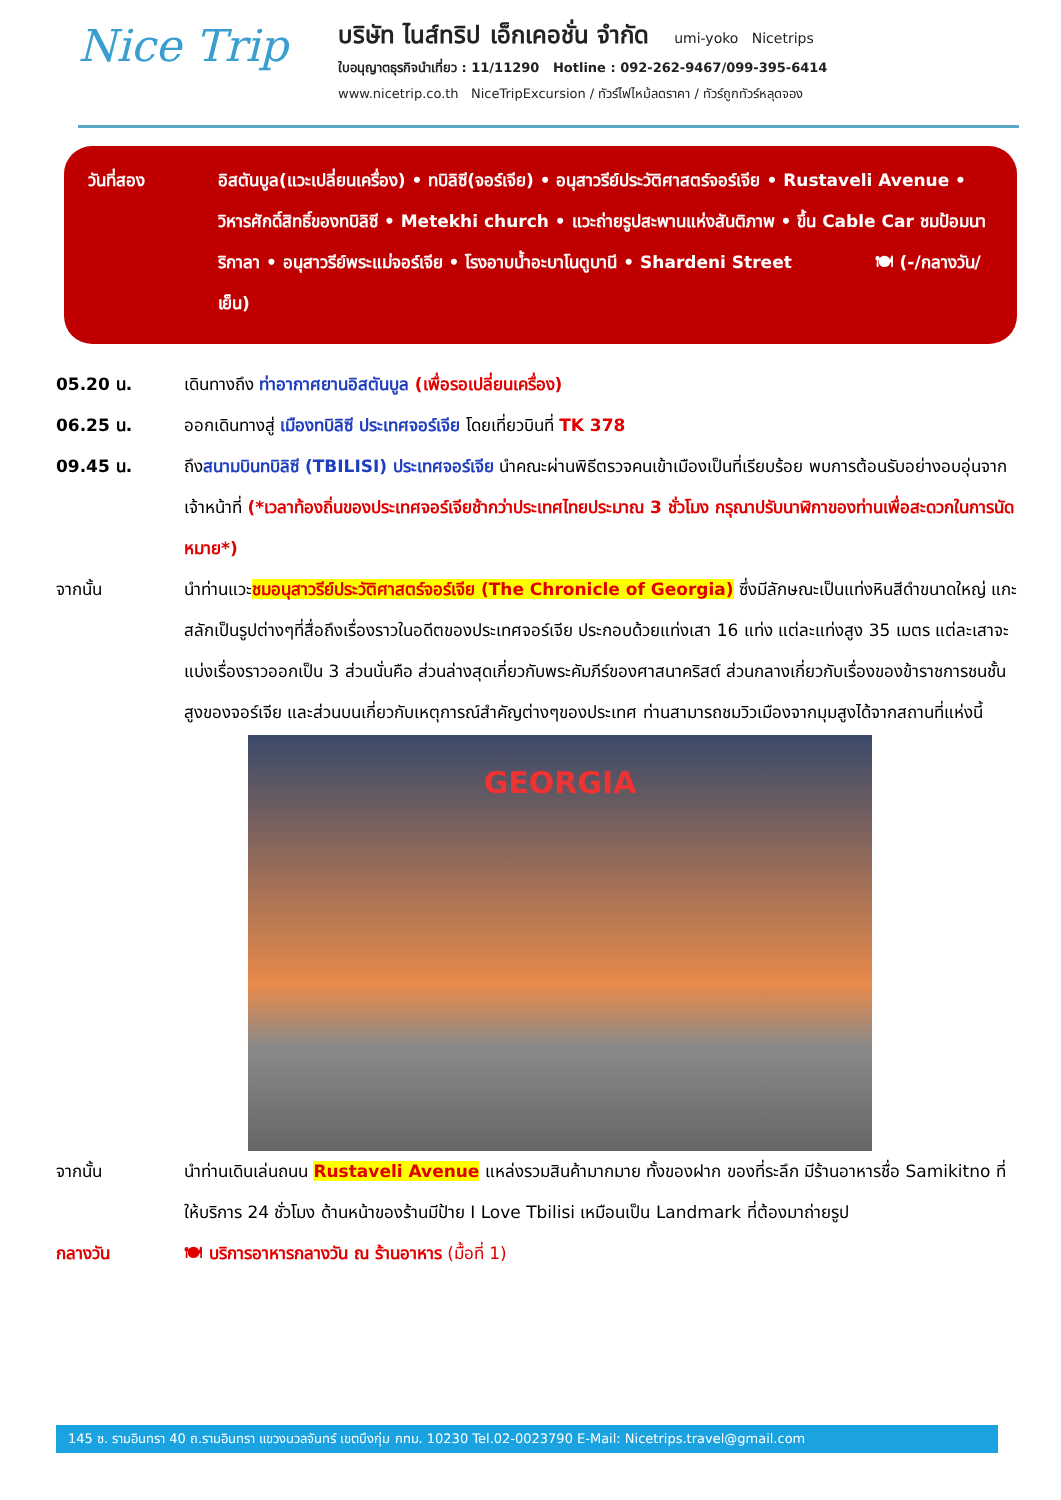Nice Trip
บริษัท ไนส์ทริป เอ็กเคอชั่น จำกัด umi-yoko Nicetrips
ใบอนุญาตธุรกิจนำเที่ยว : 11/11290 Hotline : 092-262-9467/099-395-6414
www.nicetrip.co.th NiceTripExcursion / ทัวร์ไฟไหม้ลดราคา / ทัวร์ถูกทัวร์หลุดจอง
วันที่สอง อิสตันบูล(แวะเปลี่ยนเครื่อง) • ทบิลิซี(จอร์เจีย) • อนุสาวรีย์ประวัติศาสตร์จอร์เจีย • Rustaveli Avenue • วิหารศักดิ์สิทธิ์ของทบิลิซี • Metekhi church • แวะถ่ายรูปสะพานแห่งสันติภาพ • ขึ้น Cable Car ชมป้อมนาริกาลา • อนุสาวรีย์พระแม่จอร์เจีย • โรงอาบน้ำอะบาโนตูบานี • Shardeni Street 🍽 (-/กลางวัน/เย็น)
05.20 น. เดินทางถึง ท่าอากาศยานอิสตันบูล (เพื่อรอเปลี่ยนเครื่อง)
06.25 น. ออกเดินทางสู่ เมืองทบิลิซี ประเทศจอร์เจีย โดยเที่ยวบินที่ TK 378
09.45 น. ถึงสนามบินทบิลิซี (TBILISI) ประเทศจอร์เจีย นำคณะผ่านพิธีตรวจคนเข้าเมืองเป็นที่เรียบร้อย พบการต้อนรับอย่างอบอุ่นจากเจ้าหน้าที่ (*เวลาท้องถิ่นของประเทศจอร์เจียช้ากว่าประเทศไทยประมาณ 3 ชั่วโมง กรุณาปรับนาฬิกาของท่านเพื่อสะดวกในการนัดหมาย*)
จากนั้น นำท่านแวะชมอนุสาวรีย์ประวัติศาสตร์จอร์เจีย (The Chronicle of Georgia) ซึ่งมีลักษณะเป็นแท่งหินสีดำขนาดใหญ่ แกะสลักเป็นรูปต่างๆที่สื่อถึงเรื่องราวในอดีตของประเทศจอร์เจีย ประกอบด้วยแท่งเสา 16 แท่ง แต่ละแท่งสูง 35 เมตร แต่ละเสาจะแบ่งเรื่องราวออกเป็น 3 ส่วนนั่นคือ ส่วนล่างสุดเกี่ยวกับพระคัมภีร์ของศาสนาคริสต์ ส่วนกลางเกี่ยวกับเรื่องของข้าราชการชนชั้นสูงของจอร์เจีย และส่วนบนเกี่ยวกับเหตุการณ์สำคัญต่างๆของประเทศ ท่านสามารถชมวิวเมืองจากมุมสูงได้จากสถานที่แห่งนี้
GEORGIA
จากนั้น นำท่านเดินเล่นถนน Rustaveli Avenue แหล่งรวมสินค้ามากมาย ทั้งของฝาก ของที่ระลึก มีร้านอาหารชื่อ Samikitno ที่ให้บริการ 24 ชั่วโมง ด้านหน้าของร้านมีป้าย I Love Tbilisi เหมือนเป็น Landmark ที่ต้องมาถ่ายรูป
กลางวัน 🍽 บริการอาหารกลางวัน ณ ร้านอาหาร (มื้อที่ 1)
145 ซ. รามอินทรา 40 ถ.รามอินทรา แขวงนวลจันทร์ เขตบึงกุ่ม กทม. 10230 Tel.02-0023790 E-Mail: Nicetrips.travel@gmail.com